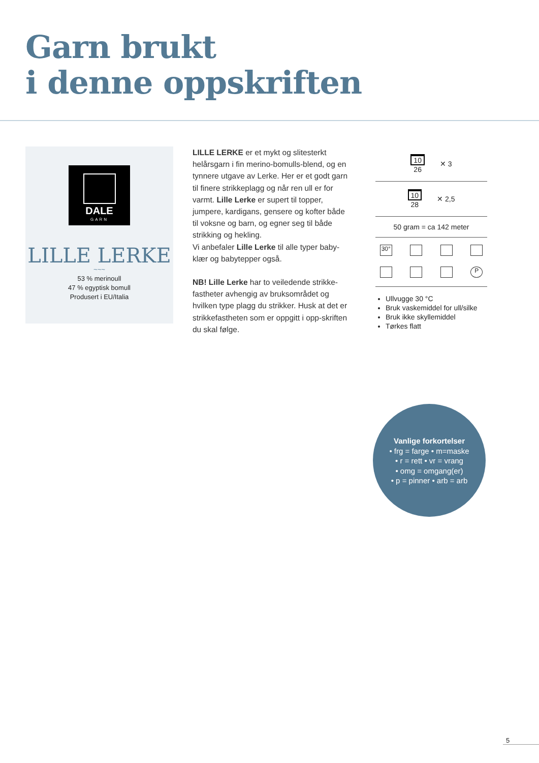Garn brukt
i denne oppskriften
DALE
GARN
LILLE LERKE
~~~
53 % merinoull
47 % egyptisk bomull
Produsert i EU/Italia
LILLE LERKE er et mykt og slitesterkt helårsgarn i fin merino-bomulls-blend, og en tynnere utgave av Lerke. Her er et godt garn til finere strikkeplagg og når ren ull er for varmt. Lille Lerke er supert til topper, jumpere, kardigans, gensere og kofter både til voksne og barn, og egner seg til både strikking og hekling.
Vi anbefaler Lille Lerke til alle typer baby-klær og babytepper også.
NB! Lille Lerke har to veiledende strikke-fastheter avhengig av bruksområdet og hvilken type plagg du strikker. Husk at det er strikkefastheten som er oppgitt i opp-skriften du skal følge.
10
26
✕ 3
10
28
✕ 2,5
50 gram = ca 142 meter
30°
P
Ullvugge 30 °C
Bruk vaskemiddel for ull/silke
Bruk ikke skyllemiddel
Tørkes flatt
Vanlige forkortelser
• frg = farge • m=maske
• r = rett • vr = vrang
• omg = omgang(er)
• p = pinner • arb = arb
5